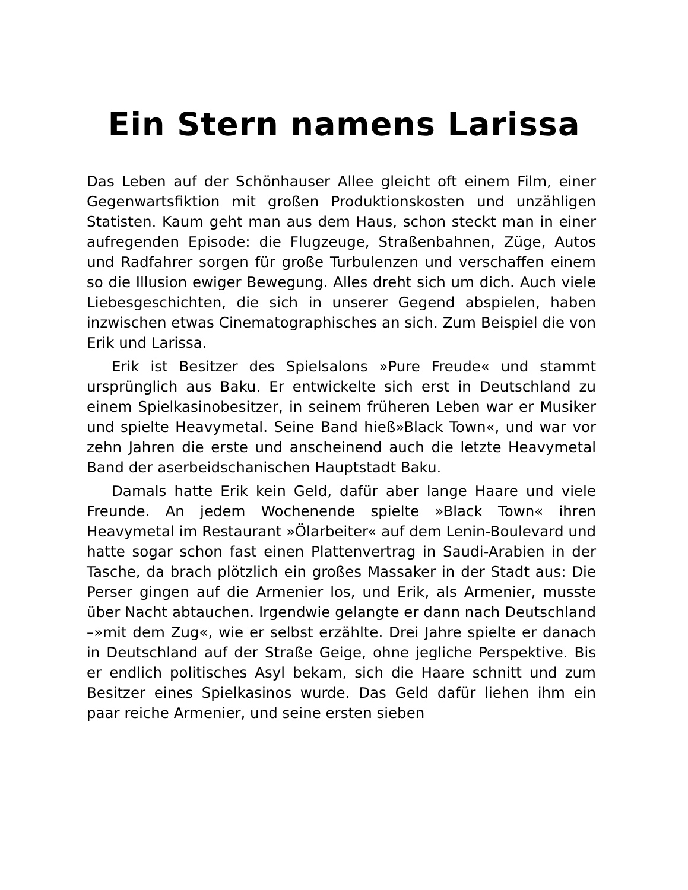Ein Stern namens Larissa
Das Leben auf der Schönhauser Allee gleicht oft einem Film, einer Gegenwartsfiktion mit großen Produktionskosten und unzähligen Statisten. Kaum geht man aus dem Haus, schon steckt man in einer aufregenden Episode: die Flugzeuge, Straßenbahnen, Züge, Autos und Radfahrer sorgen für große Turbulenzen und verschaffen einem so die Illusion ewiger Bewegung. Alles dreht sich um dich. Auch viele Liebesgeschichten, die sich in unserer Gegend abspielen, haben inzwischen etwas Cinematographisches an sich. Zum Beispiel die von Erik und Larissa.
Erik ist Besitzer des Spielsalons »Pure Freude« und stammt ursprünglich aus Baku. Er entwickelte sich erst in Deutschland zu einem Spielkasinobesitzer, in seinem früheren Leben war er Musiker und spielte Heavymetal. Seine Band hieß»Black Town«, und war vor zehn Jahren die erste und anscheinend auch die letzte Heavymetal Band der aserbeidschanischen Hauptstadt Baku.
Damals hatte Erik kein Geld, dafür aber lange Haare und viele Freunde. An jedem Wochenende spielte »Black Town« ihren Heavymetal im Restaurant »Ölarbeiter« auf dem Lenin-Boulevard und hatte sogar schon fast einen Plattenvertrag in Saudi-Arabien in der Tasche, da brach plötzlich ein großes Massaker in der Stadt aus: Die Perser gingen auf die Armenier los, und Erik, als Armenier, musste über Nacht abtauchen. Irgendwie gelangte er dann nach Deutschland –»mit dem Zug«, wie er selbst erzählte. Drei Jahre spielte er danach in Deutschland auf der Straße Geige, ohne jegliche Perspektive. Bis er endlich politisches Asyl bekam, sich die Haare schnitt und zum Besitzer eines Spielkasinos wurde. Das Geld dafür liehen ihm ein paar reiche Armenier, und seine ersten sieben